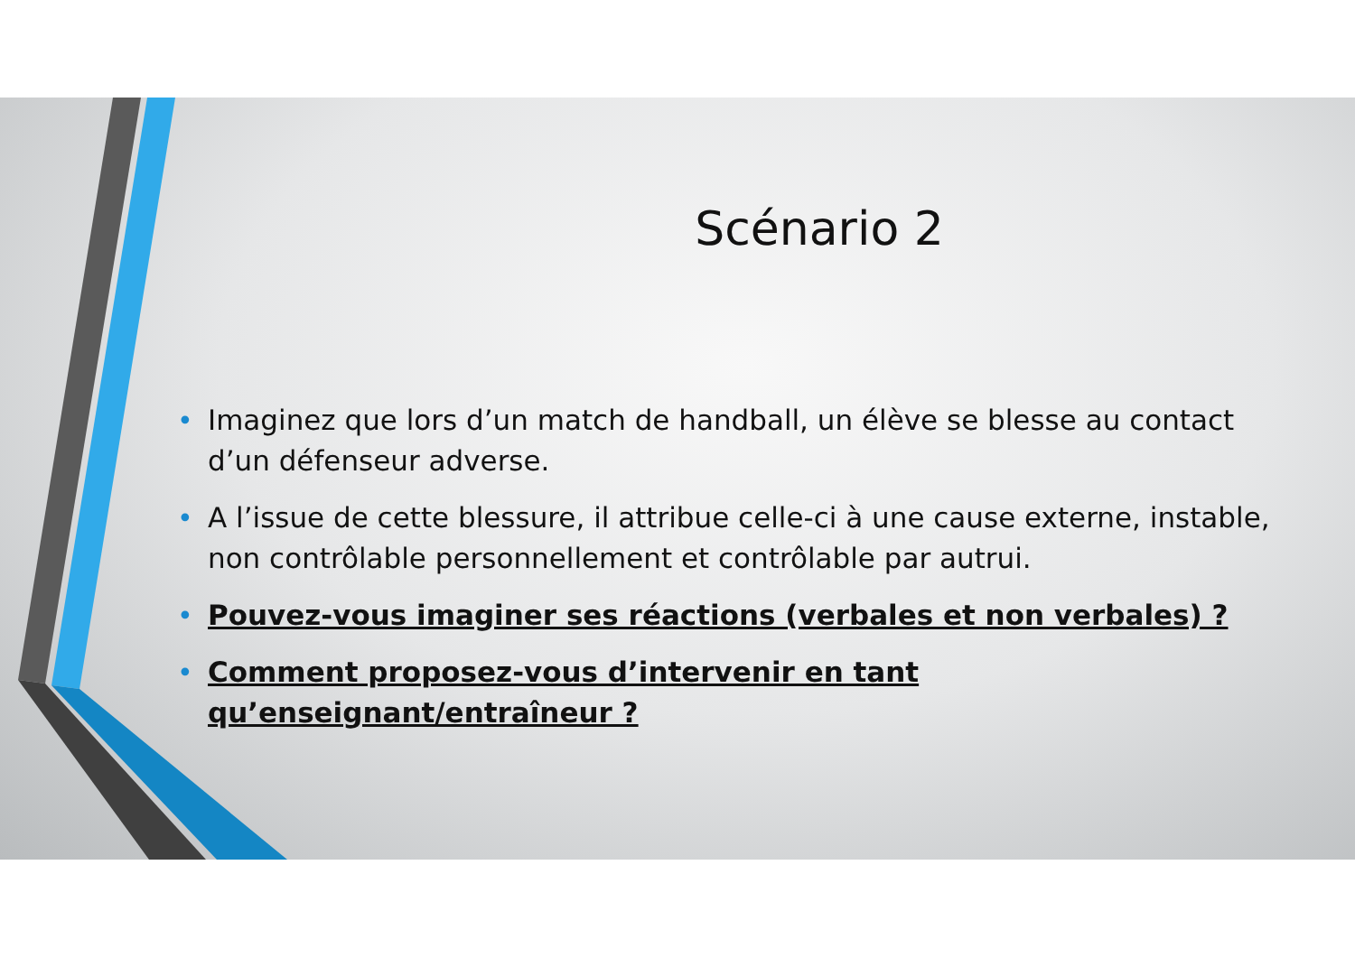Scénario 2
• Imaginez que lors d’un match de handball, un élève se blesse au contact d’un défenseur adverse.
• A l’issue de cette blessure, il attribue celle-ci à une cause externe, instable, non contrôlable personnellement et contrôlable par autrui.
• Pouvez-vous imaginer ses réactions (verbales et non verbales) ?
• Comment proposez-vous d’intervenir en tant qu’enseignant/entraîneur ?